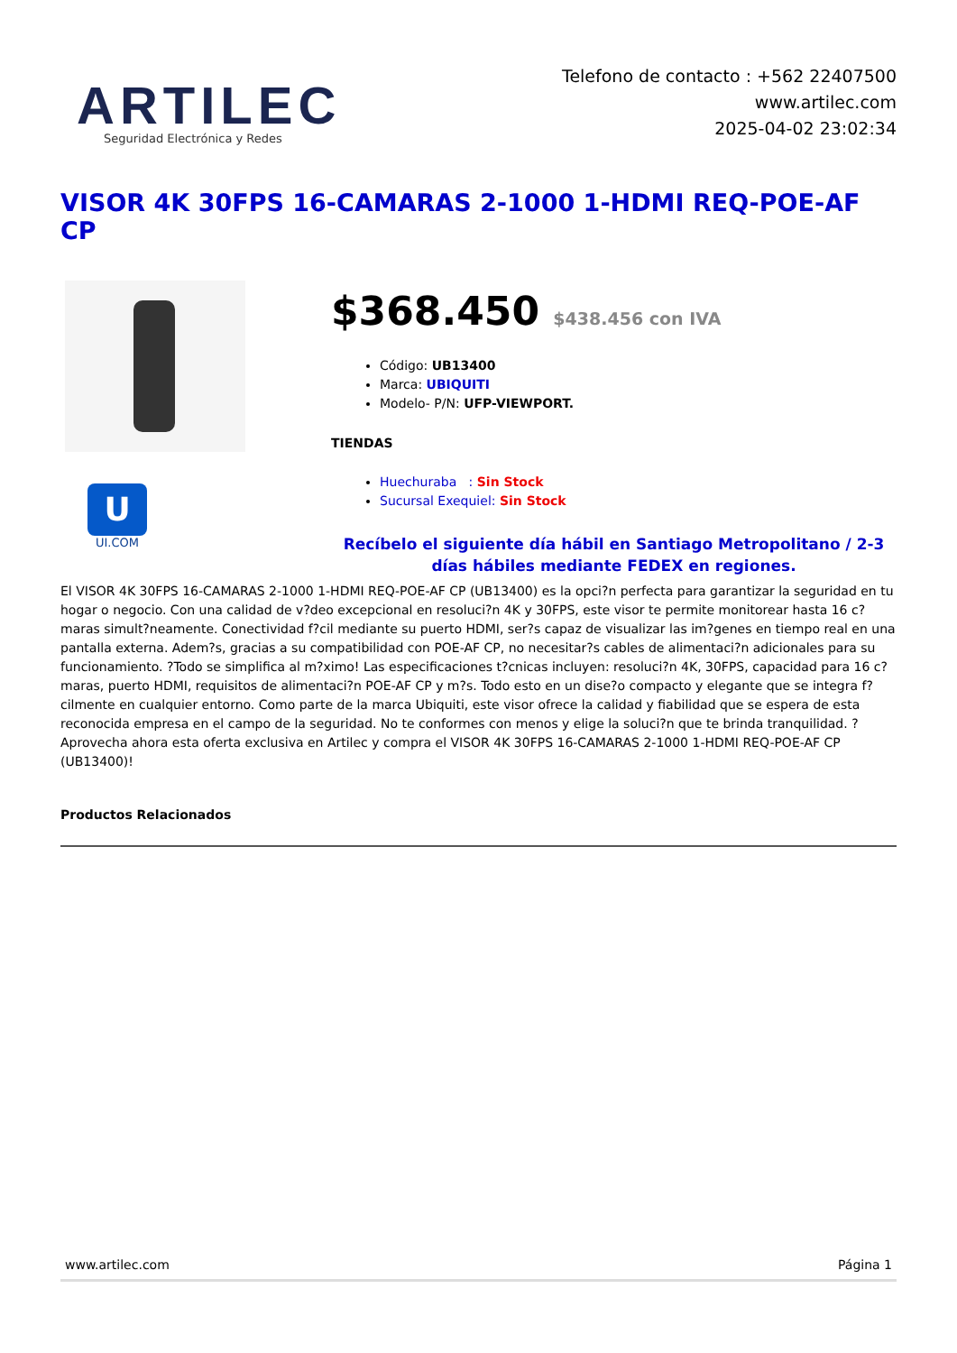ARTILEC
Seguridad Electrónica y Redes
Telefono de contacto : +562 22407500
www.artilec.com
2025-04-02 23:02:34
VISOR 4K 30FPS 16-CAMARAS 2-1000 1-HDMI REQ-POE-AF CP
U
UI.COM
$368.450 $438.456 con IVA
Código: UB13400
Marca: UBIQUITI
Modelo- P/N: UFP-VIEWPORT.
TIENDAS
Huechuraba : Sin Stock
Sucursal Exequiel: Sin Stock
Recíbelo el siguiente día hábil en Santiago Metropolitano / 2-3 días hábiles mediante FEDEX en regiones.
El VISOR 4K 30FPS 16-CAMARAS 2-1000 1-HDMI REQ-POE-AF CP (UB13400) es la opci?n perfecta para garantizar la seguridad en tu hogar o negocio. Con una calidad de v?deo excepcional en resoluci?n 4K y 30FPS, este visor te permite monitorear hasta 16 c?maras simult?neamente. Conectividad f?cil mediante su puerto HDMI, ser?s capaz de visualizar las im?genes en tiempo real en una pantalla externa. Adem?s, gracias a su compatibilidad con POE-AF CP, no necesitar?s cables de alimentaci?n adicionales para su funcionamiento. ?Todo se simplifica al m?ximo! Las especificaciones t?cnicas incluyen: resoluci?n 4K, 30FPS, capacidad para 16 c?maras, puerto HDMI, requisitos de alimentaci?n POE-AF CP y m?s. Todo esto en un dise?o compacto y elegante que se integra f?cilmente en cualquier entorno. Como parte de la marca Ubiquiti, este visor ofrece la calidad y fiabilidad que se espera de esta reconocida empresa en el campo de la seguridad. No te conformes con menos y elige la soluci?n que te brinda tranquilidad. ?Aprovecha ahora esta oferta exclusiva en Artilec y compra el VISOR 4K 30FPS 16-CAMARAS 2-1000 1-HDMI REQ-POE-AF CP (UB13400)!
Productos Relacionados
www.artilec.com Página 1